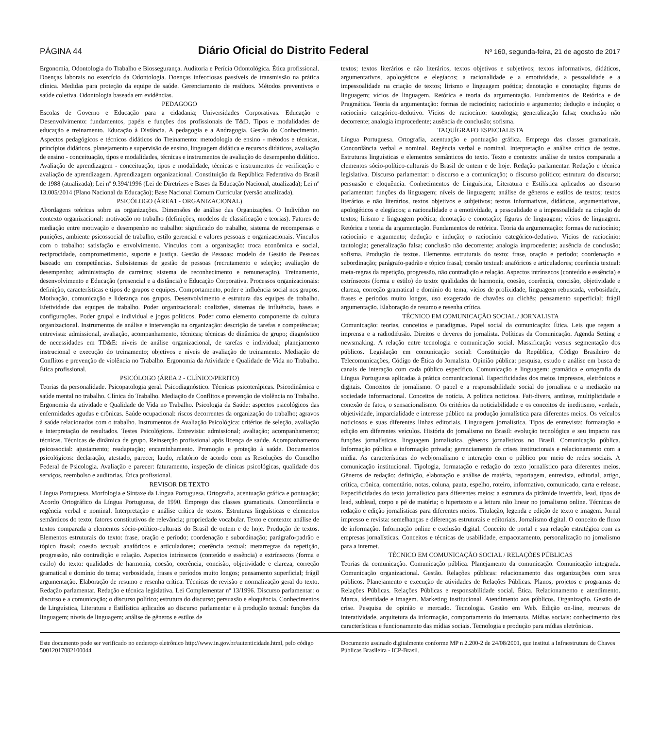PÁGINA 44 Diário Oficial do Distrito Federal Nº 160, segunda-feira, 21 de agosto de 2017
Ergonomia, Odontologia do Trabalho e Biossegurança. Auditoria e Perícia Odontológica. Ética profissional. Doenças laborais no exercício da Odontologia. Doenças infecciosas passíveis de transmissão na prática clínica. Medidas para proteção da equipe de saúde. Gerenciamento de resíduos. Métodos preventivos e saúde coletiva. Odontologia baseada em evidências.
PEDAGOGO
Escolas de Governo e Educação para a cidadania; Universidades Corporativas. Educação e Desenvolvimento: fundamentos, papéis e funções dos profissionais de T&D. Tipos e modalidades de educação e treinamento. Educação à Distância. A pedagogia e a Andragogia. Gestão do Conhecimento. Aspectos pedagógicos e técnicos didáticos do Treinamento: metodologia de ensino - métodos e técnicas, princípios didáticos, planejamento e supervisão de ensino, linguagem didática e recursos didáticos, avaliação de ensino - conceituação, tipos e modalidades, técnicas e instrumentos de avaliação do desempenho didático. Avaliação de aprendizagem - conceituação, tipos e modalidade, técnicas e instrumentos de verificação e avaliação de aprendizagem. Aprendizagem organizacional. Constituição da República Federativa do Brasil de 1988 (atualizada); Lei nº 9.394/1996 (Lei de Diretrizes e Bases da Educação Nacional, atualizada); Lei nº 13.005/2014 (Plano Nacional da Educação); Base Nacional Comum Curricular (versão atualizada).
PSICÓLOGO (ÁREA1 - ORGANIZACIONAL)
Abordagens teóricas sobre as organizações. Dimensões de análise das Organizações. O Indivíduo no contexto organizacional: motivação no trabalho (definições, modelos de classificação e teorias). Fatores de mediação entre motivação e desempenho no trabalho: significado do trabalho, sistema de recompensas e punições, ambiente psicossocial de trabalho, estilo gerencial e valores pessoais e organizacionais. Vínculos com o trabalho: satisfação e envolvimento. Vínculos com a organização: troca econômica e social, reciprocidade, comprometimento, suporte e justiça. Gestão de Pessoas: modelo de Gestão de Pessoas baseado em competências. Subsistemas de gestão de pessoas (recrutamento e seleção; avaliação de desempenho; administração de carreiras; sistema de reconhecimento e remuneração). Treinamento, desenvolvimento e Educação (presencial e a distância) e Educação Corporativa. Processos organizacionais: definição, características e tipos de grupos e equipes. Comportamento, poder e influência social nos grupos. Motivação, comunicação e liderança nos grupos. Desenvolvimento e estrutura das equipes de trabalho. Efetividade das equipes de trabalho. Poder organizacional: coalizões, sistemas de influência, bases e configurações. Poder grupal e individual e jogos políticos. Poder como elemento componente da cultura organizacional. Instrumentos de análise e intervenção na organização: descrição de tarefas e competências; entrevista: admissional, avaliação, acompanhamento, técnicas; técnicas de dinâmica de grupo; diagnóstico de necessidades em TD&E: níveis de análise organizacional, de tarefas e individual; planejamento instrucional e execução do treinamento; objetivos e níveis de avaliação de treinamento. Mediação de Conflitos e prevenção de violência no Trabalho. Ergonomia da Atividade e Qualidade de Vida no Trabalho. Ética profissional.
PSICÓLOGO (ÁREA 2 - CLÍNICO/PERITO)
Teorias da personalidade. Psicopatologia geral. Psicodiagnóstico. Técnicas psicoterápicas. Psicodinâmica e saúde mental no trabalho. Clínica do Trabalho. Mediação de Conflitos e prevenção de violência no Trabalho. Ergonomia da atividade e Qualidade de Vida no Trabalho. Psicologia da Saúde: aspectos psicológicos das enfermidades agudas e crônicas. Saúde ocupacional: riscos decorrentes da organização do trabalho; agravos à saúde relacionados com o trabalho. Instrumentos de Avaliação Psicológica: critérios de seleção, avaliação e interpretação de resultados. Testes Psicológicos. Entrevista: admissional; avaliação; acompanhamento; técnicas. Técnicas de dinâmica de grupo. Reinserção profissional após licença de saúde. Acompanhamento psicossocial: ajustamento; readaptação; encaminhamento. Promoção e proteção à saúde. Documentos psicológicos: declaração, atestado, parecer, laudo, relatório de acordo com as Resoluções do Conselho Federal de Psicologia. Avaliação e parecer: faturamento, inspeção de clínicas psicológicas, qualidade dos serviços, reembolso e auditorias. Ética profissional.
REVISOR DE TEXTO
Língua Portuguesa. Morfologia e Sintaxe da Língua Portuguesa. Ortografia, acentuação gráfica e pontuação; Acordo Ortográfico da Língua Portuguesa, de 1990. Emprego das classes gramaticais. Concordância e regência verbal e nominal. Interpretação e análise crítica de textos. Estruturas linguísticas e elementos semânticos do texto; fatores constitutivos de relevância; propriedade vocabular. Texto e contexto: análise de textos comparada a elementos sócio-político-culturais do Brasil de ontem e de hoje. Produção de textos. Elementos estruturais do texto: frase, oração e período; coordenação e subordinação; parágrafo-padrão e tópico frasal; coesão textual: anafóricos e articuladores; coerência textual: metarregras da repetição, progressão, não contradição e relação. Aspectos intrínsecos (conteúdo e essência) e extrínsecos (forma e estilo) do texto: qualidades de harmonia, coesão, coerência, concisão, objetividade e clareza, correção gramatical e domínio do tema; verbosidade, frases e períodos muito longos; pensamento superficial; frágil argumentação. Elaboração de resumo e resenha crítica. Técnicas de revisão e normalização geral do texto. Redação parlamentar. Redação e técnica legislativa. Lei Complementar nº 13/1996. Discurso parlamentar: o discurso e a comunicação; o discurso político; estrutura do discurso; persuasão e eloquência. Conhecimentos de Linguística, Literatura e Estilística aplicados ao discurso parlamentar e à produção textual: funções da linguagem; níveis de linguagem; análise de gêneros e estilos de
textos; textos literários e não literários, textos objetivos e subjetivos; textos informativos, didáticos, argumentativos, apologéticos e elegíacos; a racionalidade e a emotividade, a pessoalidade e a impessoalidade na criação de textos; lirismo e linguagem poética; denotação e conotação; figuras de linguagem; vícios de linguagem. Retórica e teoria da argumentação. Fundamentos de Retórica e de Pragmática. Teoria da argumentação: formas de raciocínio; raciocínio e argumento; dedução e indução; o raciocínio categórico-dedutivo. Vícios de raciocínio: tautologia; generalização falsa; conclusão não decorrente; analogia improcedente; ausência de conclusão; sofisma.
TAQUÍGRAFO ESPECIALISTA
Língua Portuguesa. Ortografia, acentuação e pontuação gráfica. Emprego das classes gramaticais. Concordância verbal e nominal. Regência verbal e nominal. Interpretação e análise crítica de textos. Estruturas linguísticas e elementos semânticos do texto. Texto e contexto: análise de textos comparada a elementos sócio-político-culturais do Brasil de ontem e de hoje. Redação parlamentar. Redação e técnica legislativa. Discurso parlamentar: o discurso e a comunicação; o discurso político; estrutura do discurso; persuasão e eloquência. Conhecimentos de Linguística, Literatura e Estilística aplicados ao discurso parlamentar: funções da linguagem; níveis de linguagem; análise de gêneros e estilos de textos; textos literários e não literários, textos objetivos e subjetivos; textos informativos, didáticos, argumentativos, apologéticos e elegíacos; a racionalidade e a emotividade, a pessoalidade e a impessoalidade na criação de textos; lirismo e linguagem poética; denotação e conotação; figuras de linguagem; vícios de linguagem. Retórica e teoria da argumentação. Fundamentos de retórica. Teoria da argumentação: formas de raciocínio; raciocínio e argumento; dedução e indução; o raciocínio categórico-dedutivo. Vícios de raciocínio: tautologia; generalização falsa; conclusão não decorrente; analogia improcedente; ausência de conclusão; sofisma. Produção de textos. Elementos estruturais do texto: frase, oração e período; coordenação e subordinação; parágrafo-padrão e tópico frasal; coesão textual: anafóricos e articuladores; coerência textual: meta-regras da repetição, progressão, não contradição e relação. Aspectos intrínsecos (conteúdo e essência) e extrínsecos (forma e estilo) do texto: qualidades de harmonia, coesão, coerência, concisão, objetividade e clareza, correção gramatical e domínio do tema; vícios de prolixidade, linguagem rebuscada, verbosidade, frases e períodos muito longos, uso exagerado de chavões ou clichês; pensamento superficial; frágil argumentação. Elaboração de resumo e resenha crítica.
TÉCNICO EM COMUNICAÇÃO SOCIAL / JORNALISTA
Comunicação: teorias, conceitos e paradigmas. Papel social da comunicação: Ética. Leis que regem a imprensa e a radiodifusão. Direitos e deveres do jornalista. Políticas da Comunicação. Agenda Setting e newsmaking. A relação entre tecnologia e comunicação social. Massificação versus segmentação dos públicos. Legislação em comunicação social: Constituição da República, Código Brasileiro de Telecomunicações, Código de Ética do Jornalista. Opinião pública: pesquisa, estudo e análise em busca de canais de interação com cada público específico. Comunicação e linguagem: gramática e ortografia da Língua Portuguesa aplicadas à prática comunicacional. Especificidades dos meios impressos, eletrônicos e digitais. Conceitos de jornalismo. O papel e a responsabilidade social do jornalista e a mediação na sociedade informacional. Conceitos de notícia. A política noticiosa. Fait-divers, antítese, multiplicidade e conexão de fatos, o sensacionalismo. Os critérios da noticiabilidade e os conceitos de ineditismo, verdade, objetividade, imparcialidade e interesse público na produção jornalística para diferentes meios. Os veículos noticiosos e suas diferentes linhas editoriais. Linguagem jornalística. Tipos de entrevista: formatação e edição em diferentes veículos. História do jornalismo no Brasil: evolução tecnológica e seu impacto nas funções jornalísticas, linguagem jornalística, gêneros jornalísticos no Brasil. Comunicação pública. Informação pública e informação privada; gerenciamento de crises institucionais e relacionamento com a mídia. As características do webjornalismo e interação com o público por meio de redes sociais. A comunicação institucional. Tipologia, formatação e redação do texto jornalístico para diferentes meios. Gêneros de redação: definição, elaboração e análise de matéria, reportagem, entrevista, editorial, artigo, crítica, crônica, comentário, notas, coluna, pauta, espelho, roteiro, informativo, comunicado, carta e release. Especificidades do texto jornalístico para diferentes meios: a estrutura da pirâmide invertida, lead, tipos de lead, sublead, corpo e pé de matéria; o hipertexto e a leitura não linear no jornalismo online. Técnicas de redação e edição jornalísticas para diferentes meios. Titulação, legenda e edição de texto e imagem. Jornal impresso e revista: semelhanças e diferenças estruturais e editoriais. Jornalismo digital. O conceito de fluxo de informação. Informação online e exclusão digital. Conceito de portal e sua relação estratégica com as empresas jornalísticas. Conceitos e técnicas de usabilidade, empacotamento, personalização no jornalismo para a internet.
TÉCNICO EM COMUNICAÇÃO SOCIAL / RELAÇÕES PÚBLICAS
Teorias da comunicação. Comunicação pública. Planejamento da comunicação. Comunicação integrada. Comunicação organizacional. Gestão. Relações públicas: relacionamento das organizações com seus públicos. Planejamento e execução de atividades de Relações Públicas. Planos, projetos e programas de Relações Públicas. Relações Públicas e responsabilidade social. Ética. Relacionamento e atendimento. Marca, identidade e imagem. Marketing institucional. Atendimento aos públicos. Organização. Gestão de crise. Pesquisa de opinião e mercado. Tecnologia. Gestão em Web. Edição on-line, recursos de interatividade, arquitetura da informação, comportamento do internauta. Mídias sociais: conhecimento das características e funcionamento das mídias sociais. Tecnologia e produção para mídias eletrônicas.
Este documento pode ser verificado no endereço eletrônico http://www.in.gov.br/autenticidade.html, pelo código 50012017082100044
Documento assinado digitalmente conforme MP n 2.200-2 de 24/08/2001, que institui a Infraestrutura de Chaves Públicas Brasileira - ICP-Brasil.